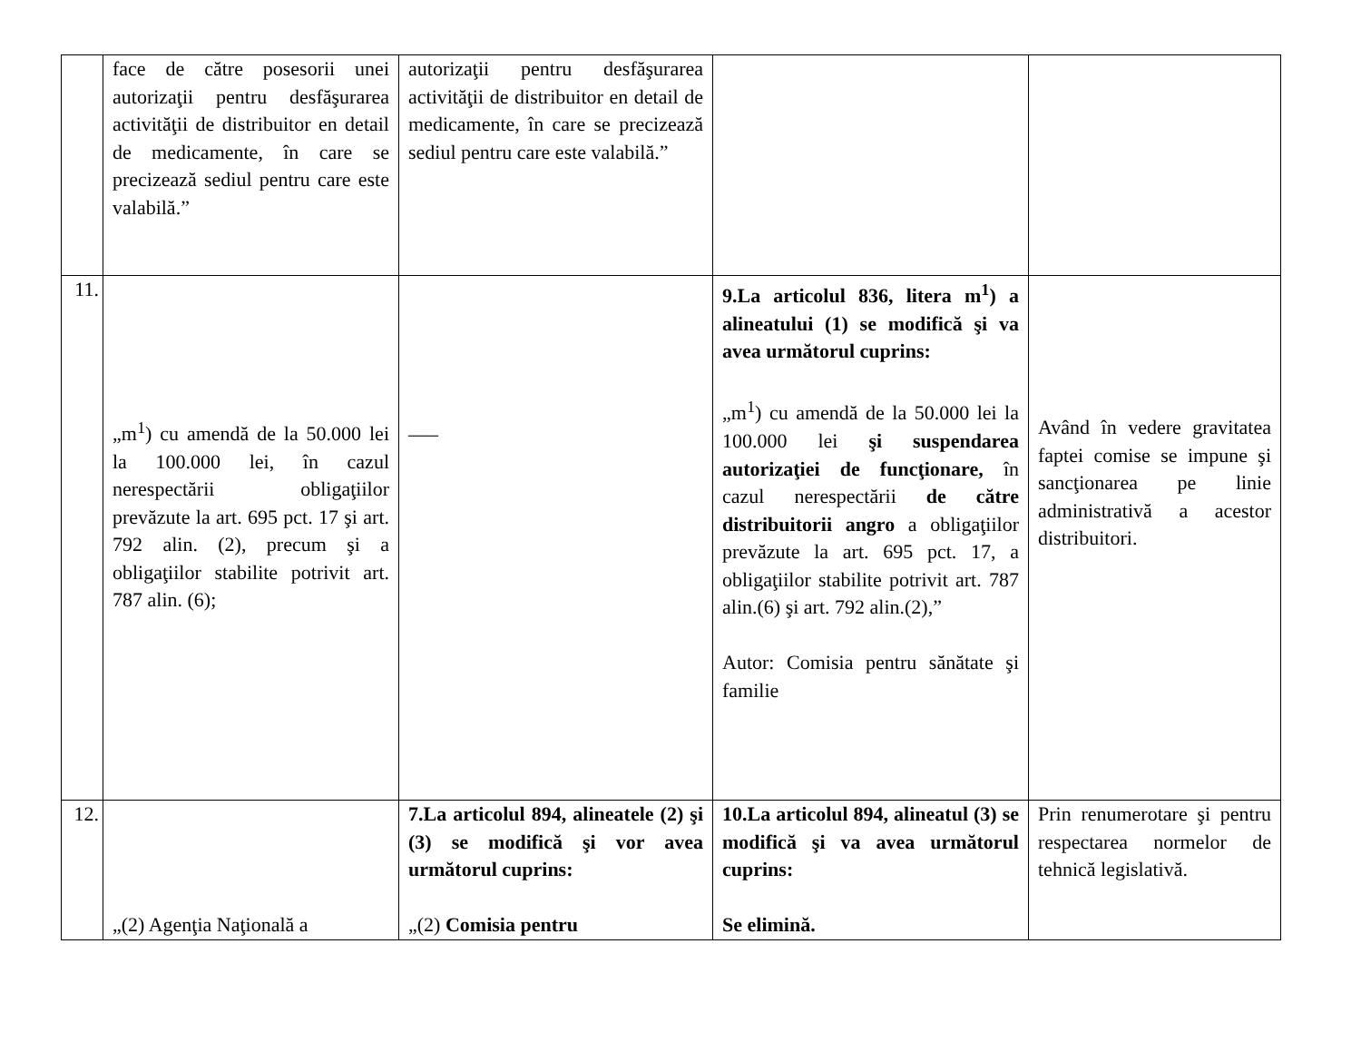| | face de către posesorii unei autorizaţii pentru desfăşurarea activităţii de distribuitor en detail de medicamente, în care se precizează sediul pentru care este valabilă.” | autorizaţii pentru desfăşurarea activităţii de distribuitor en detail de medicamente, în care se precizează sediul pentru care este valabilă.” | | |
| 11. | „m<sup>1</sup>) cu amendă de la 50.000 lei la 100.000 lei, în cazul nerespectării obligaţiilor prevăzute la art. 695 pct. 17 şi art. 792 alin. (2), precum şi a obligaţiilor stabilite potrivit art. 787 alin. (6); | ___ | 9.La articolul 836, litera m<sup>1</sup>) a alineatului (1) se modifică şi va avea următorul cuprins: „m<sup>1</sup>) cu amendă de la 50.000 lei la 100.000 lei şi suspendarea autorizaţiei de funcţionare, în cazul nerespectării de către distribuitorii angro a obligaţiilor prevăzute la art. 695 pct. 17, a obligaţiilor stabilite potrivit art. 787 alin.(6) şi art. 792 alin.(2),” Autor: Comisia pentru sănătate şi familie | Având în vedere gravitatea faptei comise se impune şi sancţionarea pe linie administrativă a acestor distribuitori. |
| 12. | „(2) Agenţia Naţională a | 7.La articolul 894, alineatele (2) şi (3) se modifică şi vor avea următorul cuprins: „(2) Comisia pentru | 10.La articolul 894, alineatul (3) se modifică şi va avea următorul cuprins: Se elimină. | Prin renumerotare şi pentru respectarea normelor de tehnică legislativă. |